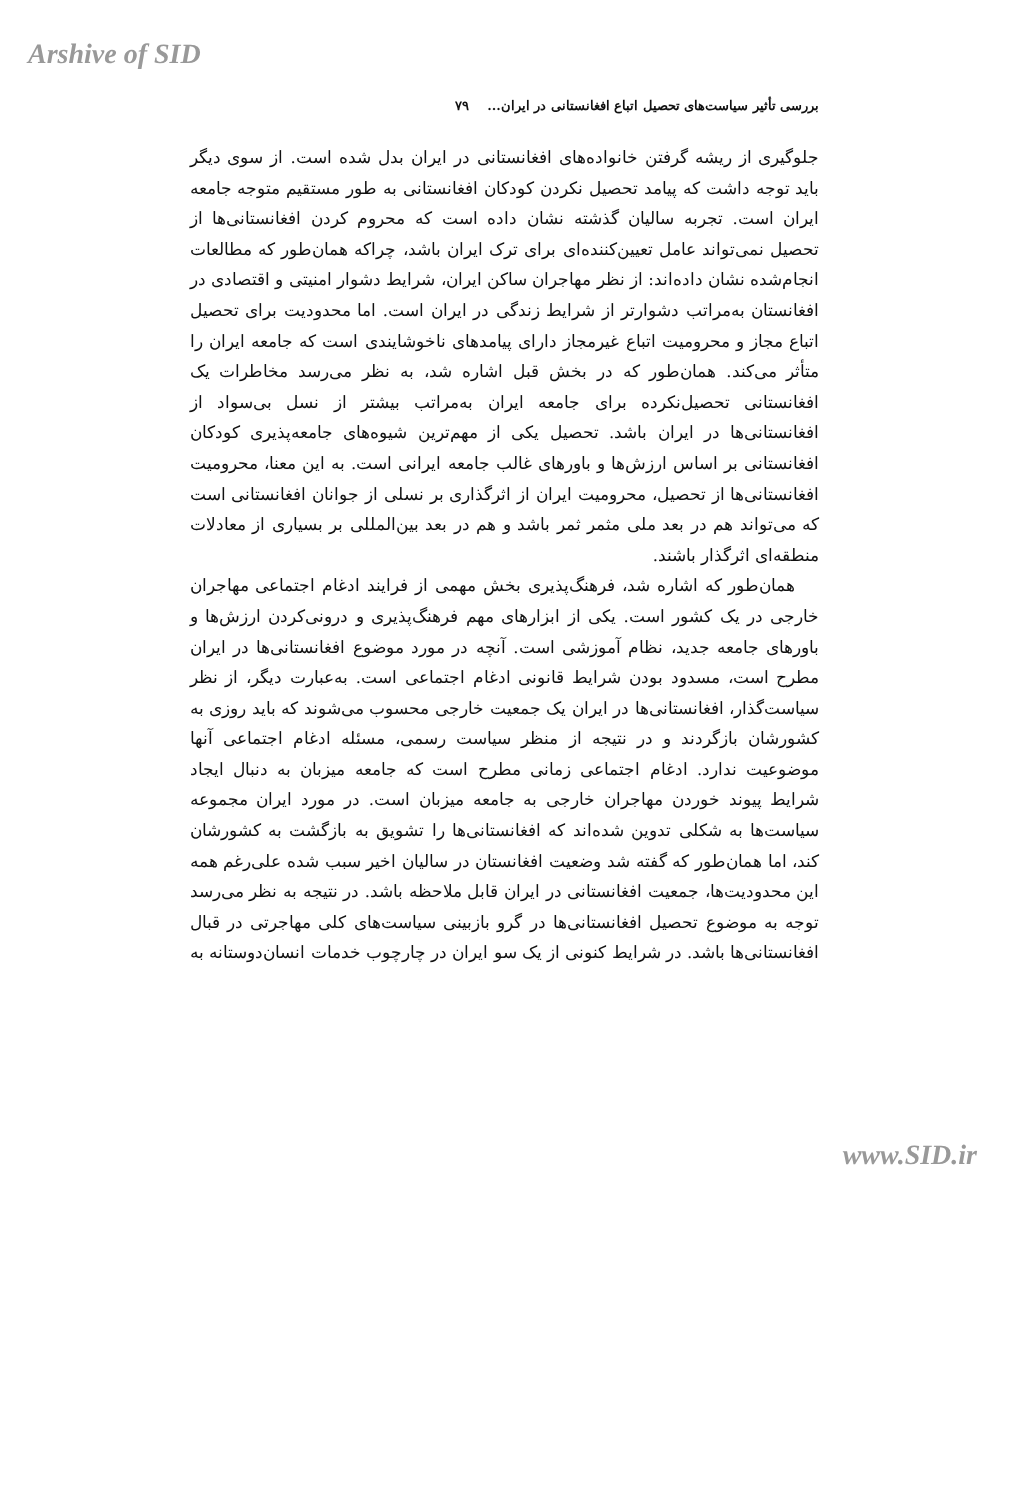Arshive of SID
بررسی تأثیر سیاست‌های تحصیل اتباع افغانستانی در ایران... ۷۹
جلوگیری از ریشه گرفتن خانواده‌های افغانستانی در ایران بدل شده است. از سوی دیگر باید توجه داشت که پیامد تحصیل نکردن کودکان افغانستانی به طور مستقیم متوجه جامعه ایران است. تجربه سالیان گذشته نشان داده است که محروم کردن افغانستانی‌ها از تحصیل نمی‌تواند عامل تعیین‌کننده‌ای برای ترک ایران باشد، چراکه همان‌طور که مطالعات انجام‌شده نشان داده‌اند: از نظر مهاجران ساکن ایران، شرایط دشوار امنیتی و اقتصادی در افغانستان به‌مراتب دشوارتر از شرایط زندگی در ایران است. اما محدودیت برای تحصیل اتباع مجاز و محرومیت اتباع غیرمجاز دارای پیامدهای ناخوشایندی است که جامعه ایران را متأثر می‌کند. همان‌طور که در بخش قبل اشاره شد، به نظر می‌رسد مخاطرات یک افغانستانی تحصیل‌نکرده برای جامعه ایران به‌مراتب بیشتر از نسل بی‌سواد از افغانستانی‌ها در ایران باشد. تحصیل یکی از مهم‌ترین شیوه‌های جامعه‌پذیری کودکان افغانستانی بر اساس ارزش‌ها و باورهای غالب جامعه ایرانی است. به این معنا، محرومیت افغانستانی‌ها از تحصیل، محرومیت ایران از اثرگذاری بر نسلی از جوانان افغانستانی است که می‌تواند هم در بعد ملی مثمر ثمر باشد و هم در بعد بین‌المللی بر بسیاری از معادلات منطقه‌ای اثرگذار باشند.
همان‌طور که اشاره شد، فرهنگ‌پذیری بخش مهمی از فرایند ادغام اجتماعی مهاجران خارجی در یک کشور است. یکی از ابزارهای مهم فرهنگ‌پذیری و درونی‌کردن ارزش‌ها و باورهای جامعه جدید، نظام آموزشی است. آنچه در مورد موضوع افغانستانی‌ها در ایران مطرح است، مسدود بودن شرایط قانونی ادغام اجتماعی است. به‌عبارت دیگر، از نظر سیاست‌گذار، افغانستانی‌ها در ایران یک جمعیت خارجی محسوب می‌شوند که باید روزی به کشورشان بازگردند و در نتیجه از منظر سیاست رسمی، مسئله ادغام اجتماعی آنها موضوعیت ندارد. ادغام اجتماعی زمانی مطرح است که جامعه میزبان به دنبال ایجاد شرایط پیوند خوردن مهاجران خارجی به جامعه میزبان است. در مورد ایران مجموعه سیاست‌ها به شکلی تدوین شده‌اند که افغانستانی‌ها را تشویق به بازگشت به کشورشان کند، اما همان‌طور که گفته شد وضعیت افغانستان در سالیان اخیر سبب شده علی‌رغم همه این محدودیت‌ها، جمعیت افغانستانی در ایران قابل ملاحظه باشد. در نتیجه به نظر می‌رسد توجه به موضوع تحصیل افغانستانی‌ها در گرو بازبینی سیاست‌های کلی مهاجرتی در قبال افغانستانی‌ها باشد. در شرایط کنونی از یک سو ایران در چارچوب خدمات انسان‌دوستانه به
www.SID.ir